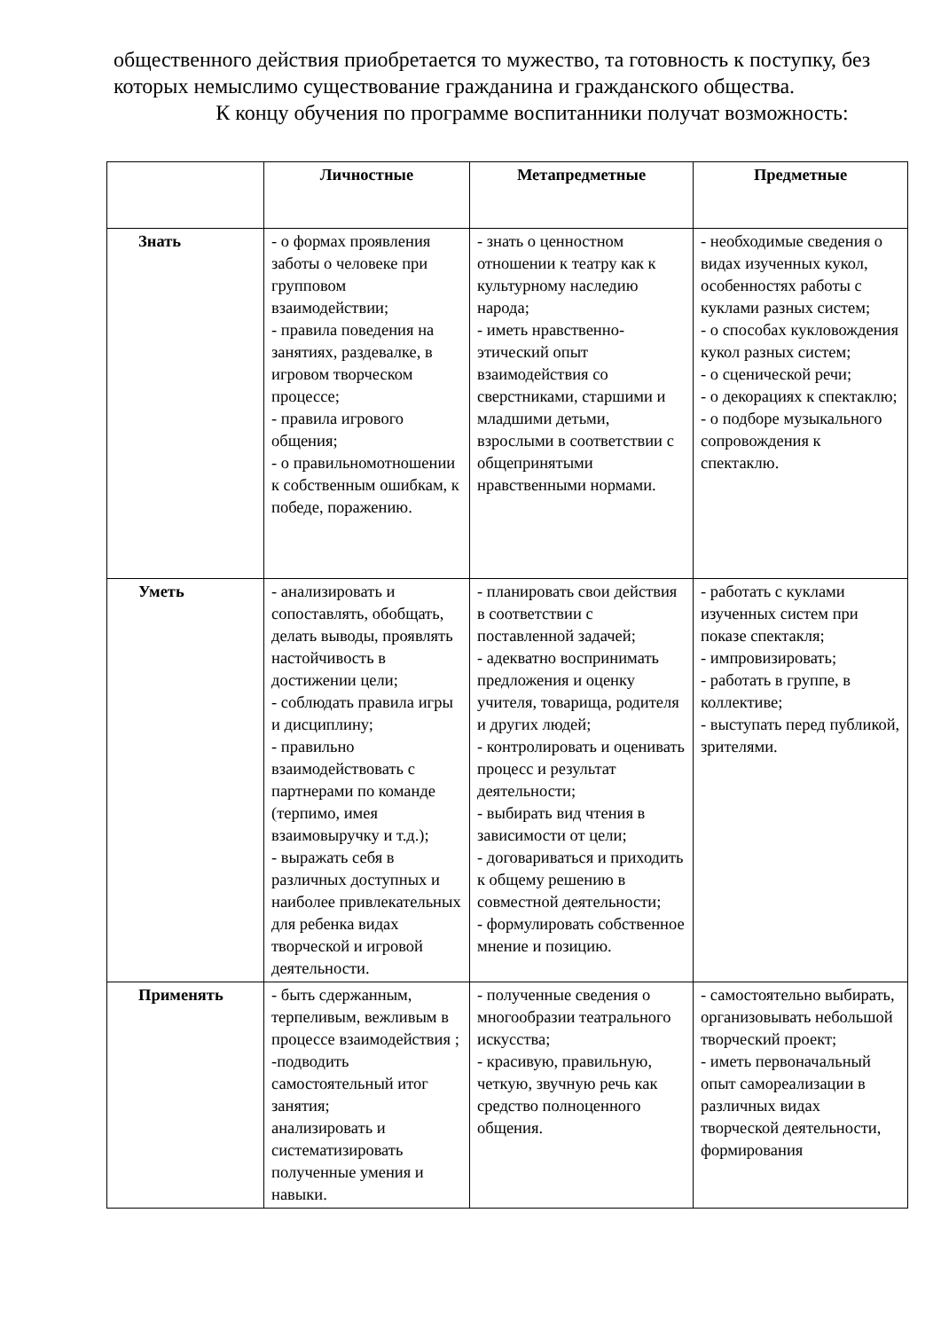общественного действия приобретается то мужество, та готовность к поступку, без которых немыслимо существование гражданина и гражданского общества.
К концу обучения по программе воспитанники получат возможность:
| | Личностные | Метапредметные | Предметные |
| --- | --- | --- | --- |
| Знать | - о формах проявления заботы о человеке при групповом взаимодействии; - правила поведения на занятиях, раздевалке, в игровом творческом процессе; - правила игрового общения; - о правильномотношении к собственным ошибкам, к победе, поражению. | - знать о ценностном отношении к театру как к культурному наследию народа; - иметь нравственно-этический опыт взаимодействия со сверстниками, старшими и младшими детьми, взрослыми в соответствии с общепринятыми нравственными нормами. | - необходимые сведения о видах изученных кукол, особенностях работы с куклами разных систем; - о способах кукловождения кукол разных систем; - о сценической речи; - о декорациях к спектаклю; - о подборе музыкального сопровождения к спектаклю. |
| Уметь | - анализировать и сопоставлять, обобщать, делать выводы, проявлять настойчивость в достижении цели; - соблюдать правила игры и дисциплину; - правильно взаимодействовать с партнерами по команде (терпимо, имея взаимовыручку и т.д.); - выражать себя в различных доступных и наиболее привлекательных для ребенка видах творческой и игровой деятельности. | - планировать свои действия в соответствии с поставленной задачей; - адекватно воспринимать предложения и оценку учителя, товарища, родителя и других людей; - контролировать и оценивать процесс и результат деятельности; - выбирать вид чтения в зависимости от цели; - договариваться и приходить к общему решению в совместной деятельности; - формулировать собственное мнение и позицию. | - работать с куклами изученных систем при показе спектакля; - импровизировать; - работать в группе, в коллективе; - выступать перед публикой, зрителями. |
| Применять | - быть сдержанным, терпеливым, вежливым в процессе взаимодействия ; -подводить самостоятельный итог занятия; анализировать и систематизировать полученные умения и навыки. | - полученные сведения о многообразии театрального искусства; - красивую, правильную, четкую, звучную речь как средство полноценного общения. | - самостоятельно выбирать, организовывать небольшой творческий проект; - иметь первоначальный опыт самореализации в различных видах творческой деятельности, формирования |